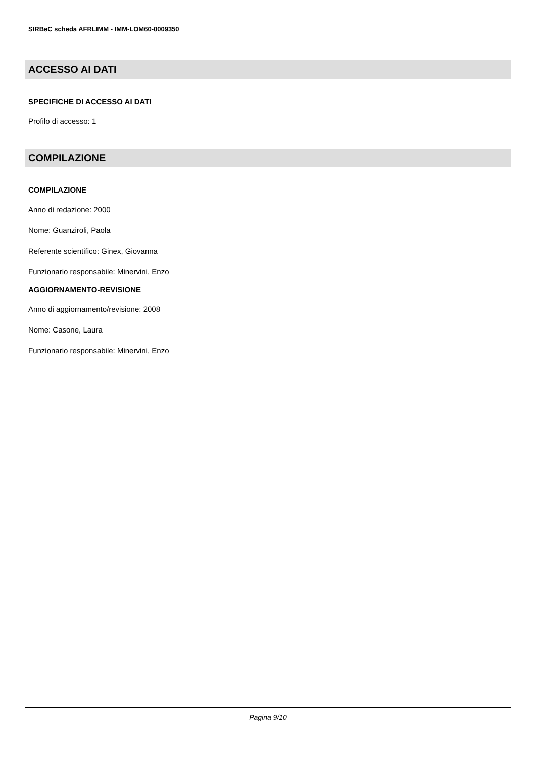SIRBeC scheda AFRLIMM - IMM-LOM60-0009350
ACCESSO AI DATI
SPECIFICHE DI ACCESSO AI DATI
Profilo di accesso: 1
COMPILAZIONE
COMPILAZIONE
Anno di redazione: 2000
Nome: Guanziroli, Paola
Referente scientifico: Ginex, Giovanna
Funzionario responsabile: Minervini, Enzo
AGGIORNAMENTO-REVISIONE
Anno di aggiornamento/revisione: 2008
Nome: Casone, Laura
Funzionario responsabile: Minervini, Enzo
Pagina 9/10